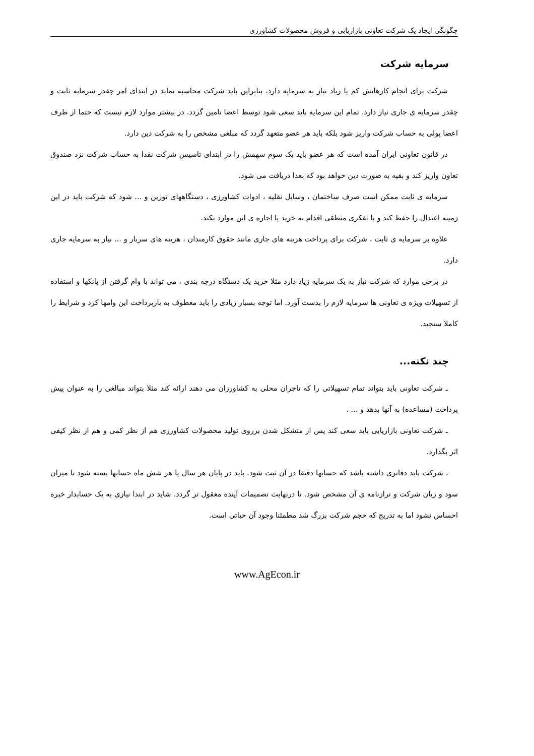چگونگی ایجاد یک شرکت تعاونی بازاریابی و فروش محصولات کشاورزی
سرمایه شرکت
شرکت برای انجام کارهایش کم یا زیاد نیاز به سرمایه دارد. بنابراین باید شرکت محاسبه نماید در ابتدای امر چقدر سرمایه ثابت و چقدر سرمایه ی جاری نیاز دارد. تمام این سرمایه باید سعی شود توسط اعضا تامین گردد. در بیشتر موارد لازم نیست که حتما از طرف اعضا پولی به حساب شرکت واریز شود بلکه باید هر عضو متعهد گردد که مبلغی مشخص را به شرکت دین دارد.
در قانون تعاونی ایران آمده است که هر عضو باید یک سوم سهمش را در ابتدای تاسیس شرکت نقدا به حساب شرکت نزد صندوق تعاون واریز کند و بقیه به صورت دین خواهد بود که بعدا دریافت می شود.
سرمایه ی ثابت ممکن است صرف ساختمان ، وسایل نقلیه ، ادوات کشاورزی ، دستگاههای توزین و ... شود که شرکت باید در این زمینه اعتدال را حفظ کند و با تفکری منطقی اقدام به خرید یا اجاره ی این موارد بکند.
علاوه بر سرمایه ی ثابت ، شرکت برای پرداخت هزینه های جاری مانند حقوق کارمندان ، هزینه های سربار و ... نیاز به سرمایه جاری دارد.
در برخی موارد که شرکت نیاز به یک سرمایه زیاد دارد مثلا خرید یک دستگاه درجه بندی ، می تواند با وام گرفتن از بانکها و استفاده از تسهیلات ویژه ی تعاونی ها سرمایه لازم را بدست آورد. اما توجه بسیار زیادی را باید معطوف به بازپرداخت این وامها کرد و شرایط را کاملا سنجید.
چند نکته...
ـ شرکت تعاونی باید بتواند تمام تسهیلاتی را که تاجران محلی به کشاورزان می دهند ارائه کند مثلا بتواند مبالغی را به عنوان پیش پرداخت (مساعده) به آنها بدهد و ... .
ـ شرکت تعاونی بازاریابی باید سعی کند پس از متشکل شدن برروی تولید محصولات کشاورزی هم از نظر کمی و هم از نظر کیفی اثر بگذارد.
ـ شرکت باید دفاتری داشته باشد که حسابها دقیقا در آن ثبت شود. باید در پایان هر سال یا هر شش ماه حسابها بسته شود تا میزان سود و زیان شرکت و ترازنامه ی آن مشخص شود. تا درنهایت تصمیمات آینده معقول تر گردد. شاید در ابتدا نیازی به یک حسابدار خبره احساس نشود اما به تدریج که حجم شرکت بزرگ شد مطمئنا وجود آن حیاتی است.
www.AgEcon.ir